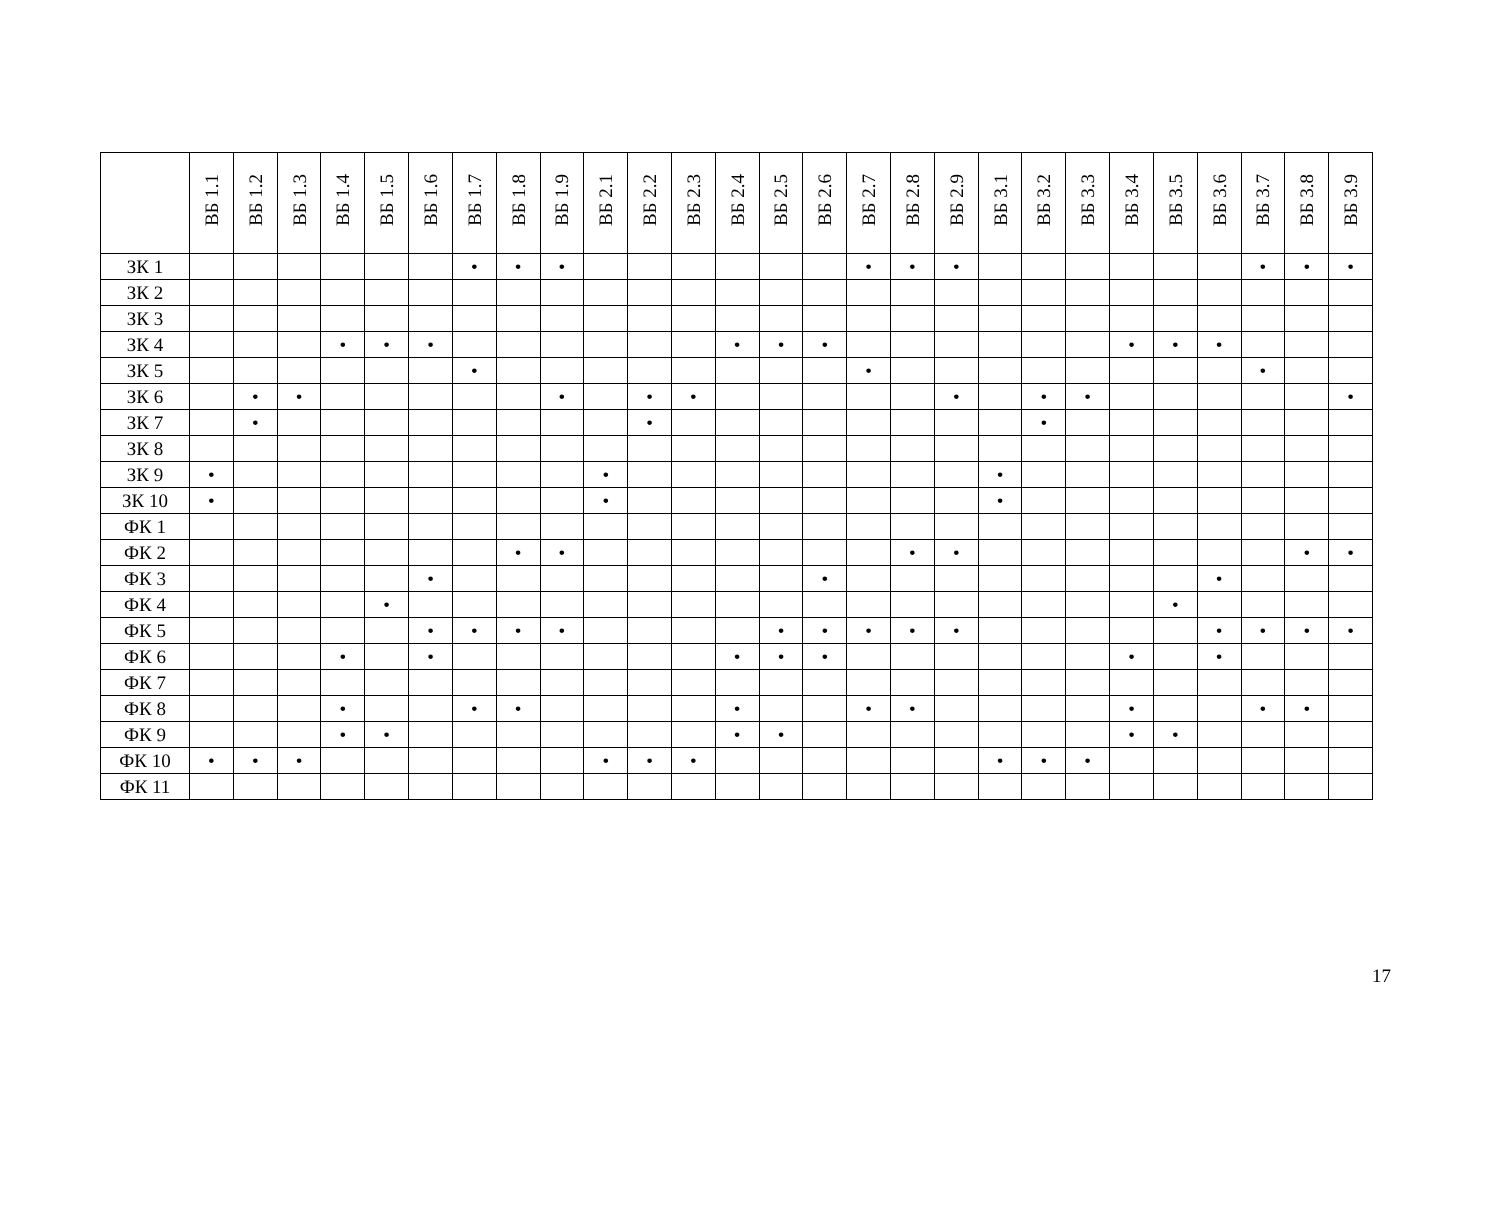| | ВБ 1.1 | ВБ 1.2 | ВБ 1.3 | ВБ 1.4 | ВБ 1.5 | ВБ 1.6 | ВБ 1.7 | ВБ 1.8 | ВБ 1.9 | ВБ 2.1 | ВБ 2.2 | ВБ 2.3 | ВБ 2.4 | ВБ 2.5 | ВБ 2.6 | ВБ 2.7 | ВБ 2.8 | ВБ 2.9 | ВБ 3.1 | ВБ 3.2 | ВБ 3.3 | ВБ 3.4 | ВБ 3.5 | ВБ 3.6 | ВБ 3.7 | ВБ 3.8 | ВБ 3.9 |
| --- | --- | --- | --- | --- | --- | --- | --- | --- | --- | --- | --- | --- | --- | --- | --- | --- | --- | --- | --- | --- | --- | --- | --- | --- | --- | --- | --- |
| ЗК 1 | | | | | | | • | • | • | | | | | | | • | • | • | | | | | | | • | • | • |
| ЗК 2 | | | | | | | | | | | | | | | | | | | | | | | | | | | |
| ЗК 3 | | | | | | | | | | | | | | | | | | | | | | | | | | | |
| ЗК 4 | | | | • | • | • | | | | | | | • | • | • | | | | | | | • | • | • | | | |
| ЗК 5 | | | | | | | • | | | | | | | | | • | | | | | | | | | • | | |
| ЗК 6 | | • | • | | | | | | • | | • | • | | | | | | • | | • | • | | | | | | • |
| ЗК 7 | | • | | | | | | | | | • | | | | | | | | | • | | | | | | | |
| ЗК 8 | | | | | | | | | | | | | | | | | | | | | | | | | | | |
| ЗК 9 | • | | | | | | | | | • | | | | | | | | | • | | | | | | | | |
| ЗК 10 | • | | | | | | | | | • | | | | | | | | | • | | | | | | | | |
| ФК 1 | | | | | | | | | | | | | | | | | | | | | | | | | | | |
| ФК 2 | | | | | | | | • | • | | | | | | | | • | • | | | | | | | | • | • |
| ФК 3 | | | | | | • | | | | | | | | | • | | | | | | | | | • | | | |
| ФК 4 | | | | | • | | | | | | | | | | | | | | | | | | • | | | | |
| ФК 5 | | | | | | • | • | • | • | | | | | • | • | • | • | • | | | | | | • | • | • | • |
| ФК 6 | | | | • | | • | | | | | | | • | • | • | | | | | | | • | | • | | | |
| ФК 7 | | | | | | | | | | | | | | | | | | | | | | | | | | | |
| ФК 8 | | | | • | | | • | • | | | | | • | | | • | • | | | | | • | | | • | • | |
| ФК 9 | | | | • | • | | | | | | | | • | • | | | | | | | | • | • | | | | |
| ФК 10 | • | • | • | | | | | | | • | • | • | | | | | | | • | • | • | | | | | | |
| ФК 11 | | | | | | | | | | | | | | | | | | | | | | | | | | | |
17